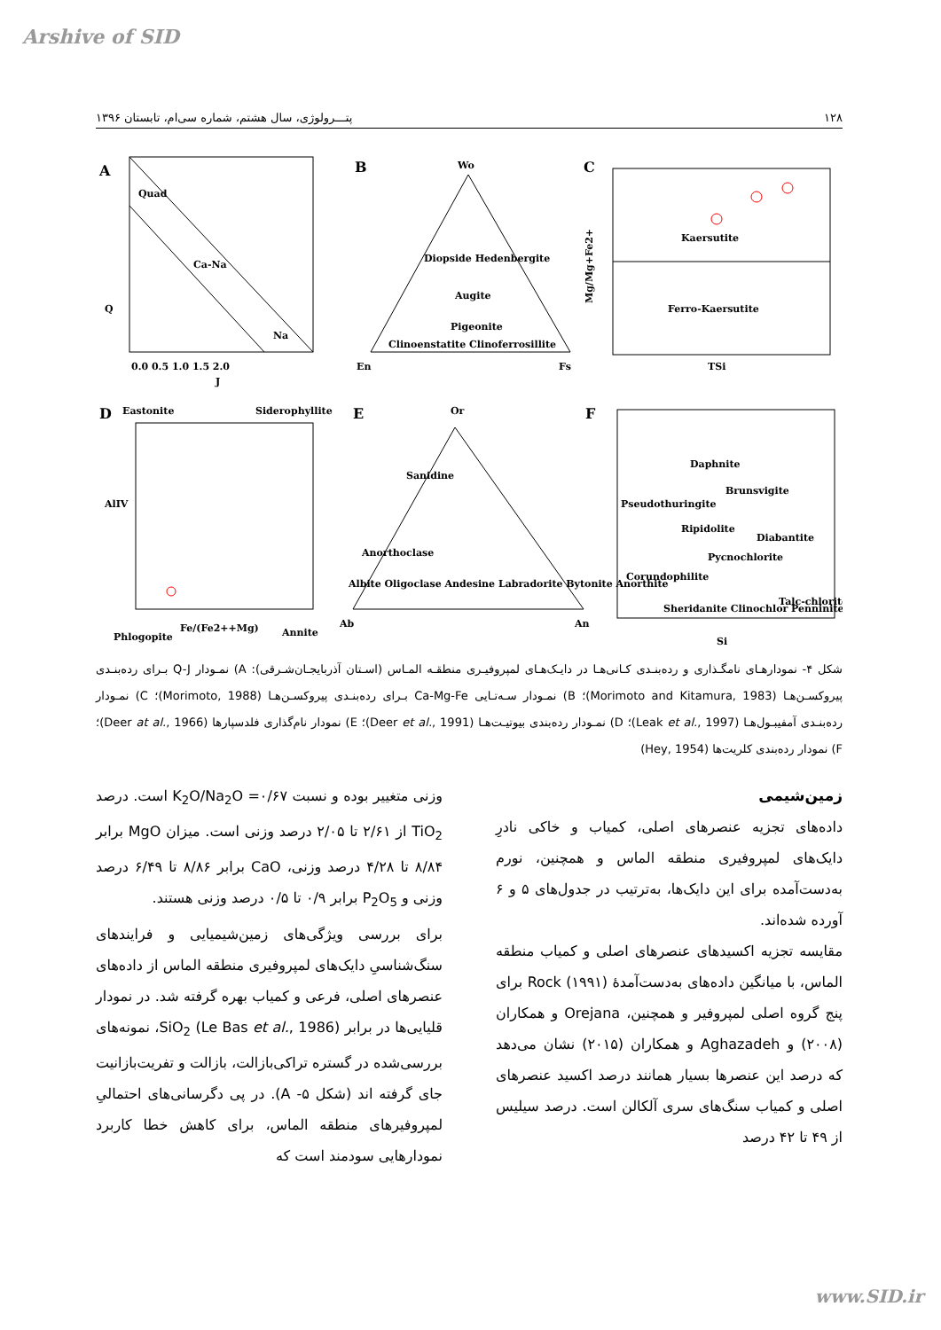Arshive of SID
۱۲۸ پتـــرولوژی، سال هشتم، شماره سی‌ام، تابستان ۱۳۹۶
A
Quad
Ca-Na
Na
Q
J
0.0 0.5 1.0 1.5 2.0
B
Wo
Diopside Hedenbergite
Augite
Pigeonite
Clinoenstatite Clinoferrosillite
En
Fs
C
Kaersutite
Ferro-Kaersutite
TSi
Mg/Mg+Fe2+
D
Eastonite
Siderophyllite
AlIV
Phlogopite
Fe/(Fe2++Mg)
Annite
E
Or
Sanidine
Anorthoclase
Albite Oligoclase Andesine Labradorite Bytonite Anorthite
Ab
An
F
Daphnite
Brunsvigite
Pseudothuringite
Ripidolite
Diabantite
Pycnochlorite
Corundophilite
Sheridanite Clinochlor Penninite
Talc-chlorite
Si
شکل ۴- نمودارهـای نامگـذاری و رده‌بنـدی کـانی‌هـا در دایـک‌هـای لمپروفیـری منطقـه المـاس (اسـتان آذربایجـان‌شـرقی): A) نمـودار Q-J بـرای رده‌بنـدی پیروکسـن‌هـا (Morimoto and Kitamura, 1983)؛ B) نمـودار سـه‌تـایی Ca-Mg-Fe بـرای رده‌بنـدی پیروکسـن‌هـا (Morimoto, 1988)؛ C) نمـودار رده‌بنـدی آمفیبـول‌هـا (Leak et al., 1997)؛ D) نمـودار رده‌بندی بیوتیـت‌هـا (Deer et al., 1991)؛ E) نمودار نام‌گذاری فلدسپارها (Deer at al., 1966)؛ F) نمودار رده‌بندی کلریت‌ها (Hey, 1954)
زمین‌شیمی
داده‌های تجزیه عنصرهای اصلی، کمیاب و خاکی نادرِ دایک‌های لمپروفیری منطقه الماس و همچنین، نورم به‌دست‌آمده برای این دایک‌ها، به‌ترتیب در جدول‌های ۵ و ۶ آورده شده‌اند.
مقایسه تجزیه اکسیدهای عنصرهای اصلی و کمیاب منطقه الماس، با میانگین داده‌های به‌دست‌آمدهٔ Rock (۱۹۹۱) برای پنج گروه اصلی لمپروفیر و همچنین، Orejana و همکاران (۲۰۰۸) و Aghazadeh و همکاران (۲۰۱۵) نشان می‌دهد که درصد این عنصرها بسیار همانند درصد اکسید عنصرهای اصلی و کمیاب سنگ‌های سری آلکالن است. درصد سیلیس از ۴۹ تا ۴۲ درصد
وزنی متغییر بوده و نسبت K<sub>2</sub>O/Na<sub>2</sub>O =۰/۶۷ است. درصد TiO<sub>2</sub> از ۲/۶۱ تا ۲/۰۵ درصد وزنی است. میزان MgO برابر ۸/۸۴ تا ۴/۲۸ درصد وزنی، CaO برابر ۸/۸۶ تا ۶/۴۹ درصد وزنی و P<sub>2</sub>O<sub>5</sub> برابر ۰/۹ تا ۰/۵ درصد وزنی هستند.
برای بررسی ویژگی‌های زمین‌شیمیایی و فرایندهای سنگ‌شناسیِ دایک‌های لمپروفیری منطقه الماس از داده‌های عنصرهای اصلی، فرعی و کمیاب بهره گرفته شد. در نمودار قلیایی‌ها در برابر SiO<sub>2</sub> (Le Bas et al., 1986)، نمونه‌های بررسی‌شده در گستره تراکی‌بازالت، بازالت و تفریت‌بازانیت جای گرفته اند (شکل ۵- A). در پی دگرسانی‌های احتمالیِ لمپروفیرهای منطقه الماس، برای کاهش خطا کاربرد نمودارهایی سودمند است که
www.SID.ir